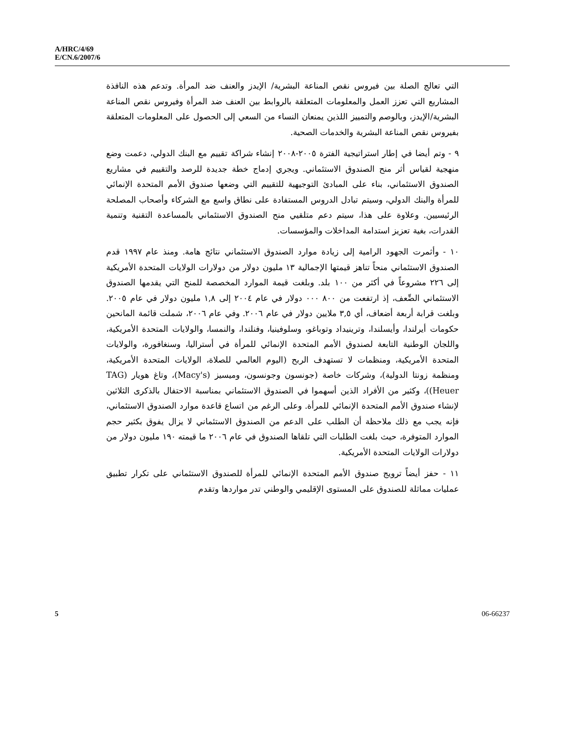A/HRC/4/69
E/CN.6/2007/6
التي تعالج الصلة بين فيروس نقص المناعة البشرية/ الإيدز والعنف ضد المرأة. وتدعم هذه النافذة المشاريع التي تعزز العمل والمعلومات المتعلقة بالروابط بين العنف ضد المرأة وفيروس نقص المناعة البشرية/الإيدز، وبالوصم والتمييز اللذين يمنعان النساء من السعي إلى الحصول على المعلومات المتعلقة بفيروس نقص المناعة البشرية والخدمات الصحية.
٩ - وتم أيضا في إطار استراتيجية الفترة ٢٠٠٥-٢٠٠٨ إنشاء شراكة تقييم مع البنك الدولي، دعمت وضع منهجية لقياس أثر منح الصندوق الاستئماني. ويجري إدماج خطة جديدة للرصد والتقييم في مشاريع الصندوق الاستئماني، بناء على المبادئ التوجيهية للتقييم التي وضعها صندوق الأمم المتحدة الإنمائي للمرأة والبنك الدولي، وسيتم تبادل الدروس المستفادة على نطاق واسع مع الشركاء وأصحاب المصلحة الرئيسيين. وعلاوة على هذا، سيتم دعم متلقيي منح الصندوق الاستئماني بالمساعدة التقنية وتنمية القدرات، بغية تعزيز استدامة المداخلات والمؤسسات.
١٠ - وأثمرت الجهود الرامية إلى زيادة موارد الصندوق الاستئماني نتائج هامة. ومنذ عام ١٩٩٧ قدم الصندوق الاستئماني منحاً تناهز قيمتها الإجمالية ١٣ مليون دولار من دولارات الولايات المتحدة الأمريكية إلى ٢٢٦ مشروعاً في أكثر من ١٠٠ بلد. وبلغت قيمة الموارد المخصصة للمنح التي يقدمها الصندوق الاستئماني الضِّعف، إذ ارتفعت من ٨٠٠ ٠٠٠ دولار في عام ٢٠٠٤ إلى ١,٨ مليون دولار في عام ٢٠٠٥. وبلغت قرابة أربعة أضعاف، أي ٣,٥ ملايين دولار في عام ٢٠٠٦. وفي عام ٢٠٠٦، شملت قائمة المانحين حكومات أيرلندا، وأيسلندا، وترينيداد وتوباغو، وسلوفينيا، وفنلندا، والنمسا، والولايات المتحدة الأمريكية، واللجان الوطنية التابعة لصندوق الأمم المتحدة الإنمائي للمرأة في أستراليا، وسنغافورة، والولايات المتحدة الأمريكية، ومنظمات لا تستهدف الربح (اليوم العالمي للصلاة، الولايات المتحدة الأمريكية، ومنظمة زونتا الدولية)، وشركات خاصة (جونسون وجونسون، وميسيز (Macy's)، وتاغ هويار (TAG Heuer))، وكثير من الأفراد الذين أسهموا في الصندوق الاستئماني بمناسبة الاحتفال بالذكرى الثلاثين لإنشاء صندوق الأمم المتحدة الإنمائي للمرأة. وعلى الرغم من اتساع قاعدة موارد الصندوق الاستئماني، فإنه يجب مع ذلك ملاحظة أن الطلب على الدعم من الصندوق الاستئماني لا يزال يفوق بكثير حجم الموارد المتوفرة، حيث بلغت الطلبات التي تلقاها الصندوق في عام ٢٠٠٦ ما قيمته ١٩٠ مليون دولار من دولارات الولايات المتحدة الأمريكية.
١١ - حفز أيضاً ترويج صندوق الأمم المتحدة الإنمائي للمرأة للصندوق الاستئماني على تكرار تطبيق عمليات مماثلة للصندوق على المستوى الإقليمي والوطني تدر مواردها وتقدم
5 06-66237